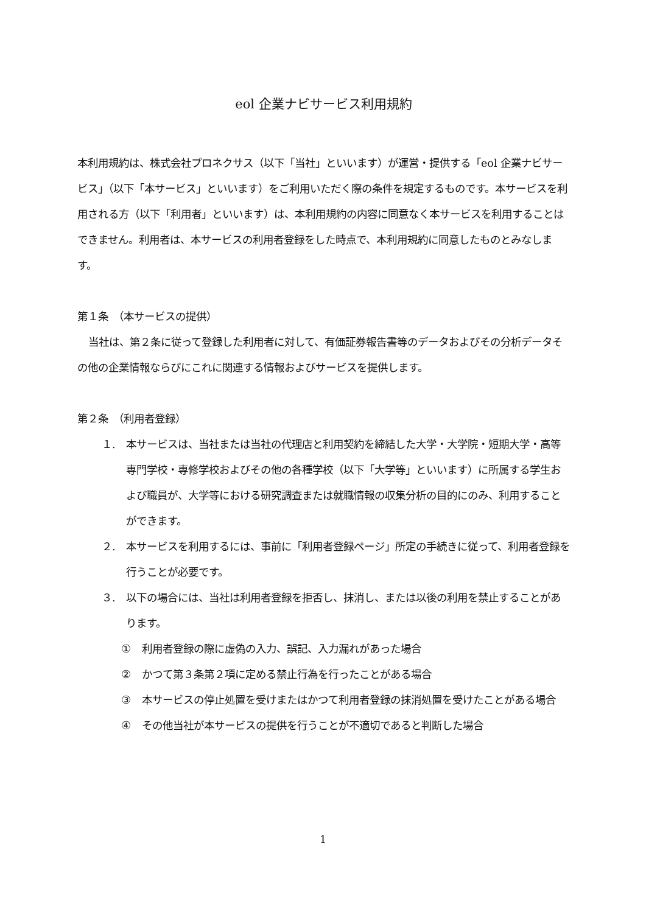eol 企業ナビサービス利用規約
本利用規約は、株式会社プロネクサス（以下「当社」といいます）が運営・提供する「eol 企業ナビサービス」（以下「本サービス」といいます）をご利用いただく際の条件を規定するものです。本サービスを利用される方（以下「利用者」といいます）は、本利用規約の内容に同意なく本サービスを利用することはできません。利用者は、本サービスの利用者登録をした時点で、本利用規約に同意したものとみなします。
第１条　（本サービスの提供）
当社は、第２条に従って登録した利用者に対して、有価証券報告書等のデータおよびその分析データその他の企業情報ならびにこれに関連する情報およびサービスを提供します。
第２条　（利用者登録）
１. 本サービスは、当社または当社の代理店と利用契約を締結した大学・大学院・短期大学・高等専門学校・専修学校およびその他の各種学校（以下「大学等」といいます）に所属する学生および職員が、大学等における研究調査または就職情報の収集分析の目的にのみ、利用することができます。
２. 本サービスを利用するには、事前に「利用者登録ページ」所定の手続きに従って、利用者登録を行うことが必要です。
３. 以下の場合には、当社は利用者登録を拒否し、抹消し、または以後の利用を禁止することがあります。
① 利用者登録の際に虚偽の入力、誤記、入力漏れがあった場合
② かつて第３条第２項に定める禁止行為を行ったことがある場合
③ 本サービスの停止処置を受けまたはかつて利用者登録の抹消処置を受けたことがある場合
④ その他当社が本サービスの提供を行うことが不適切であると判断した場合
1